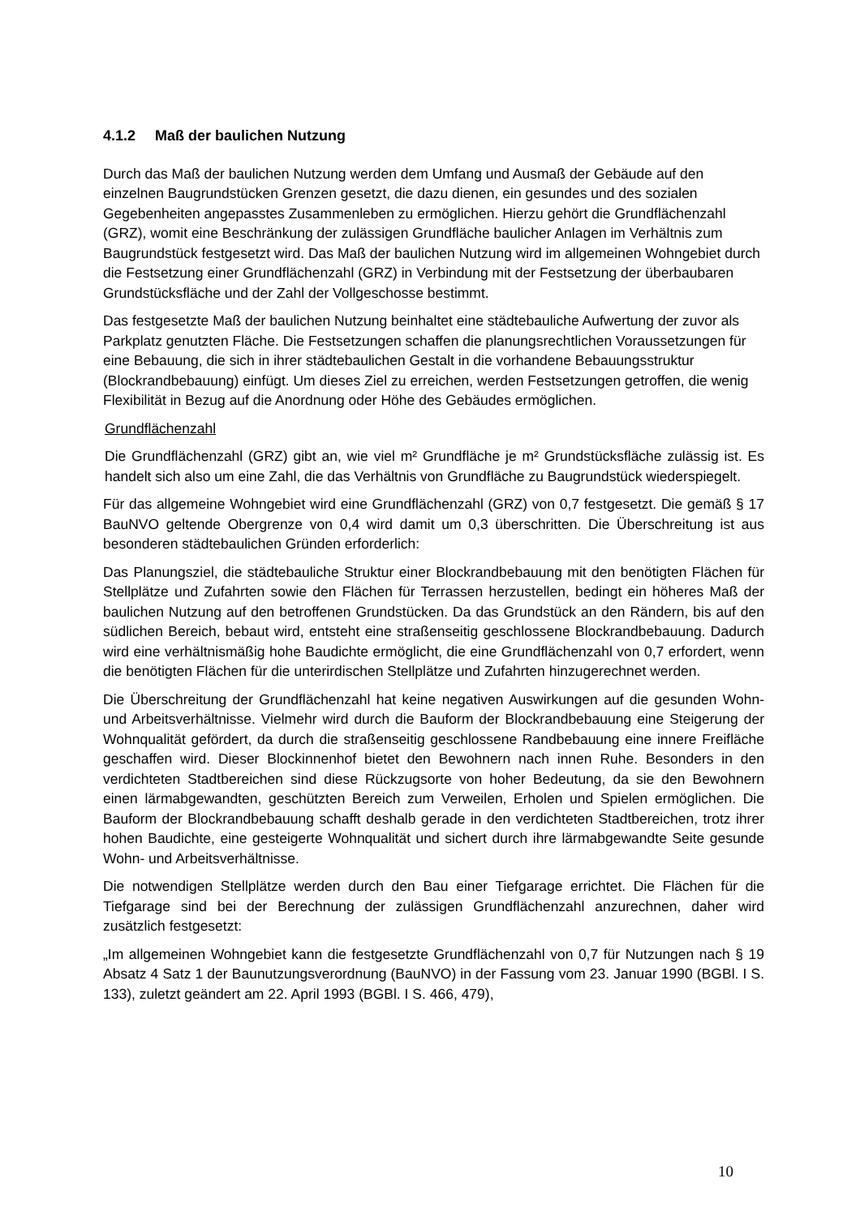4.1.2 Maß der baulichen Nutzung
Durch das Maß der baulichen Nutzung werden dem Umfang und Ausmaß der Gebäude auf den einzelnen Baugrundstücken Grenzen gesetzt, die dazu dienen, ein gesundes und des sozialen Gegebenheiten angepasstes Zusammenleben zu ermöglichen. Hierzu gehört die Grundflächenzahl (GRZ), womit eine Beschränkung der zulässigen Grundfläche baulicher Anlagen im Verhältnis zum Baugrundstück festgesetzt wird. Das Maß der baulichen Nutzung wird im allgemeinen Wohngebiet durch die Festsetzung einer Grundflächenzahl (GRZ) in Verbindung mit der Festsetzung der überbaubaren Grundstücksfläche und der Zahl der Vollgeschosse bestimmt.
Das festgesetzte Maß der baulichen Nutzung beinhaltet eine städtebauliche Aufwertung der zuvor als Parkplatz genutzten Fläche. Die Festsetzungen schaffen die planungsrechtlichen Voraussetzungen für eine Bebauung, die sich in ihrer städtebaulichen Gestalt in die vorhandene Bebauungsstruktur (Blockrandbebauung) einfügt. Um dieses Ziel zu erreichen, werden Festsetzungen getroffen, die wenig Flexibilität in Bezug auf die Anordnung oder Höhe des Gebäudes ermöglichen.
Grundflächenzahl
Die Grundflächenzahl (GRZ) gibt an, wie viel m² Grundfläche je m² Grundstücksfläche zulässig ist. Es handelt sich also um eine Zahl, die das Verhältnis von Grundfläche zu Baugrundstück wiederspiegelt.
Für das allgemeine Wohngebiet wird eine Grundflächenzahl (GRZ) von 0,7 festgesetzt. Die gemäß § 17 BauNVO geltende Obergrenze von 0,4 wird damit um 0,3 überschritten. Die Überschreitung ist aus besonderen städtebaulichen Gründen erforderlich:
Das Planungsziel, die städtebauliche Struktur einer Blockrandbebauung mit den benötigten Flächen für Stellplätze und Zufahrten sowie den Flächen für Terrassen herzustellen, bedingt ein höheres Maß der baulichen Nutzung auf den betroffenen Grundstücken. Da das Grundstück an den Rändern, bis auf den südlichen Bereich, bebaut wird, entsteht eine straßenseitig geschlossene Blockrandbebauung. Dadurch wird eine verhältnismäßig hohe Baudichte ermöglicht, die eine Grundflächenzahl von 0,7 erfordert, wenn die benötigten Flächen für die unterirdischen Stellplätze und Zufahrten hinzugerechnet werden.
Die Überschreitung der Grundflächenzahl hat keine negativen Auswirkungen auf die gesunden Wohn- und Arbeitsverhältnisse. Vielmehr wird durch die Bauform der Blockrandbebauung eine Steigerung der Wohnqualität gefördert, da durch die straßenseitig geschlossene Randbebauung eine innere Freifläche geschaffen wird. Dieser Blockinnenhof bietet den Bewohnern nach innen Ruhe. Besonders in den verdichteten Stadtbereichen sind diese Rückzugsorte von hoher Bedeutung, da sie den Bewohnern einen lärmabgewandten, geschützten Bereich zum Verweilen, Erholen und Spielen ermöglichen. Die Bauform der Blockrandbebauung schafft deshalb gerade in den verdichteten Stadtbereichen, trotz ihrer hohen Baudichte, eine gesteigerte Wohnqualität und sichert durch ihre lärmabgewandte Seite gesunde Wohn- und Arbeitsverhältnisse.
Die notwendigen Stellplätze werden durch den Bau einer Tiefgarage errichtet. Die Flächen für die Tiefgarage sind bei der Berechnung der zulässigen Grundflächenzahl anzurechnen, daher wird zusätzlich festgesetzt:
„Im allgemeinen Wohngebiet kann die festgesetzte Grundflächenzahl von 0,7 für Nutzungen nach § 19 Absatz 4 Satz 1 der Baunutzungsverordnung (BauNVO) in der Fassung vom 23. Januar 1990 (BGBl. I S. 133), zuletzt geändert am 22. April 1993 (BGBl. I S. 466, 479),
10